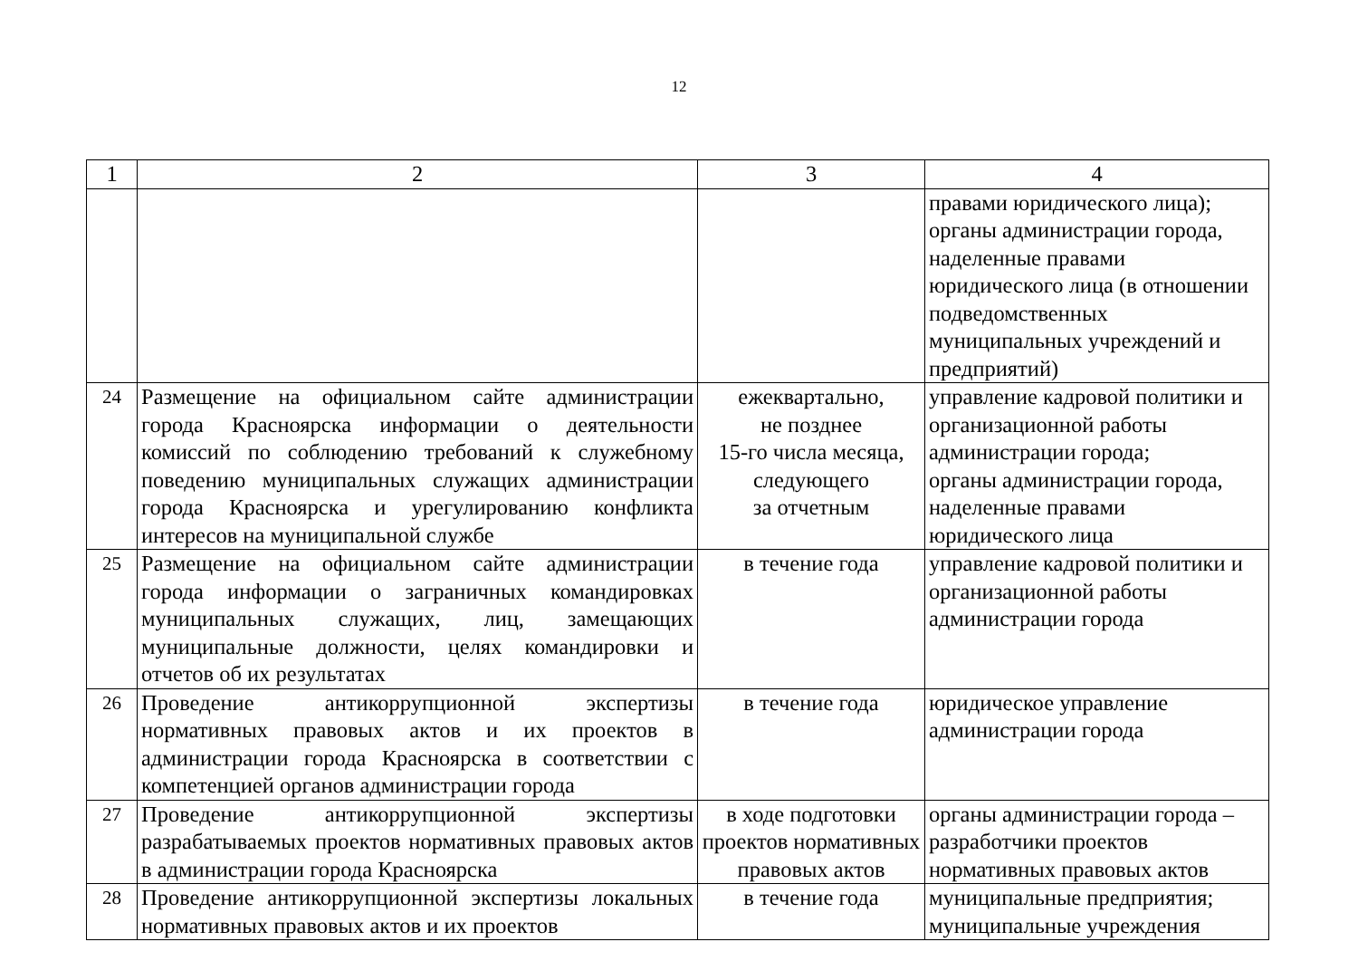12
| 1 | 2 | 3 | 4 |
| | | | правами юридического лица); органы администрации города, наделенные правами юридического лица (в отношении подведомственных муниципальных учреждений и предприятий) |
| 24 | Размещение на официальном сайте администрации города Красноярска информации о деятельности комиссий по соблюдению требований к служебному поведению муниципальных служащих администрации города Красноярска и урегулированию конфликта интересов на муниципальной службе | ежеквартально, не позднее 15-го числа месяца, следующего за отчетным | управление кадровой политики и организационной работы администрации города; органы администрации города, наделенные правами юридического лица |
| 25 | Размещение на официальном сайте администрации города информации о заграничных командировках муниципальных служащих, лиц, замещающих муниципальные должности, целях командировки и отчетов об их результатах | в течение года | управление кадровой политики и организационной работы администрации города |
| 26 | Проведение антикоррупционной экспертизы нормативных правовых актов и их проектов в администрации города Красноярска в соответствии с компетенцией органов администрации города | в течение года | юридическое управление администрации города |
| 27 | Проведение антикоррупционной экспертизы разрабатываемых проектов нормативных правовых актов в администрации города Красноярска | в ходе подготовки проектов нормативных правовых актов | органы администрации города – разработчики проектов нормативных правовых актов |
| 28 | Проведение антикоррупционной экспертизы локальных нормативных правовых актов и их проектов | в течение года | муниципальные предприятия; муниципальные учреждения |